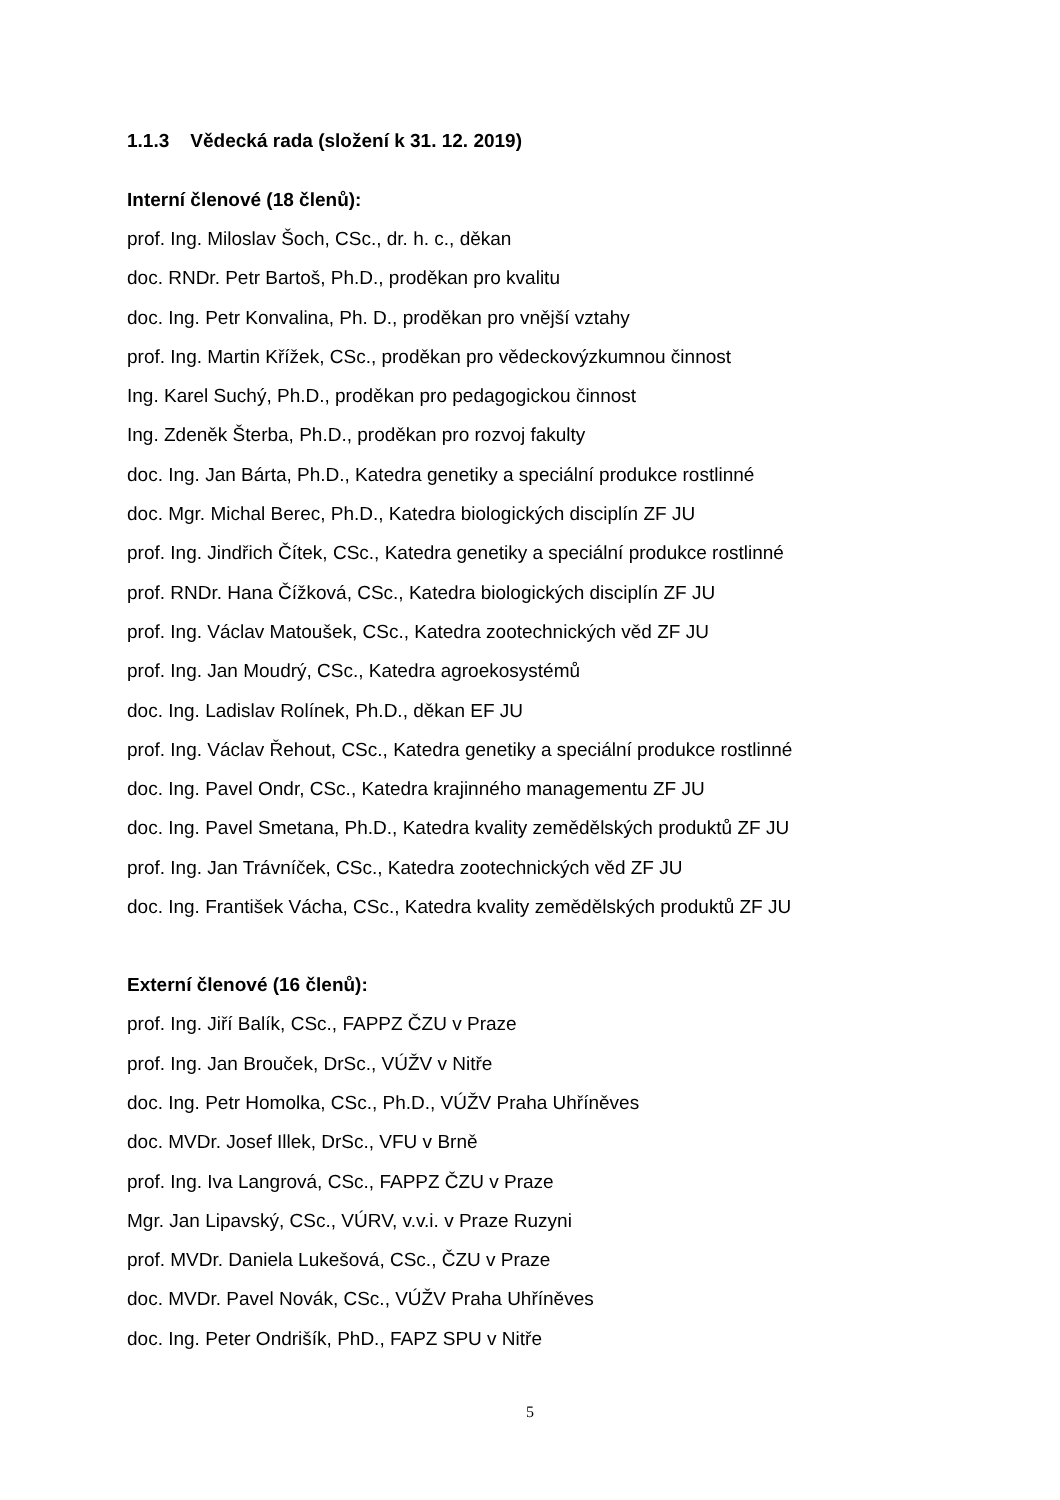1.1.3 Vědecká rada (složení k 31. 12. 2019)
Interní členové (18 členů):
prof. Ing. Miloslav Šoch, CSc., dr. h. c., děkan
doc. RNDr. Petr Bartoš, Ph.D., proděkan pro kvalitu
doc. Ing. Petr Konvalina, Ph. D., proděkan pro vnější vztahy
prof. Ing. Martin Křížek, CSc., proděkan pro vědeckovýzkumnou činnost
Ing. Karel Suchý, Ph.D., proděkan pro pedagogickou činnost
Ing. Zdeněk Šterba, Ph.D., proděkan pro rozvoj fakulty
doc. Ing. Jan Bárta, Ph.D., Katedra genetiky a speciální produkce rostlinné
doc. Mgr. Michal Berec, Ph.D., Katedra biologických disciplín ZF JU
prof. Ing. Jindřich Čítek, CSc., Katedra genetiky a speciální produkce rostlinné
prof. RNDr. Hana Čížková, CSc., Katedra biologických disciplín ZF JU
prof. Ing. Václav Matoušek, CSc., Katedra zootechnických věd ZF JU
prof. Ing. Jan Moudrý, CSc., Katedra agroekosystémů
doc. Ing. Ladislav Rolínek, Ph.D., děkan EF JU
prof. Ing. Václav Řehout, CSc., Katedra genetiky a speciální produkce rostlinné
doc. Ing. Pavel Ondr, CSc., Katedra krajinného managementu ZF JU
doc. Ing. Pavel Smetana, Ph.D., Katedra kvality zemědělských produktů ZF JU
prof. Ing. Jan Trávníček, CSc., Katedra zootechnických věd ZF JU
doc. Ing. František Vácha, CSc., Katedra kvality zemědělských produktů ZF JU
Externí členové (16 členů):
prof. Ing. Jiří Balík, CSc., FAPPZ ČZU v Praze
prof. Ing. Jan Brouček, DrSc., VÚŽV v Nitře
doc. Ing. Petr Homolka, CSc., Ph.D., VÚŽV Praha Uhříněves
doc. MVDr. Josef Illek, DrSc., VFU v Brně
prof. Ing. Iva Langrová, CSc., FAPPZ ČZU v Praze
Mgr. Jan Lipavský, CSc., VÚRV, v.v.i. v Praze Ruzyni
prof. MVDr. Daniela Lukešová, CSc., ČZU v Praze
doc. MVDr. Pavel Novák, CSc., VÚŽV Praha Uhříněves
doc. Ing. Peter Ondrišík, PhD., FAPZ SPU v Nitře
5